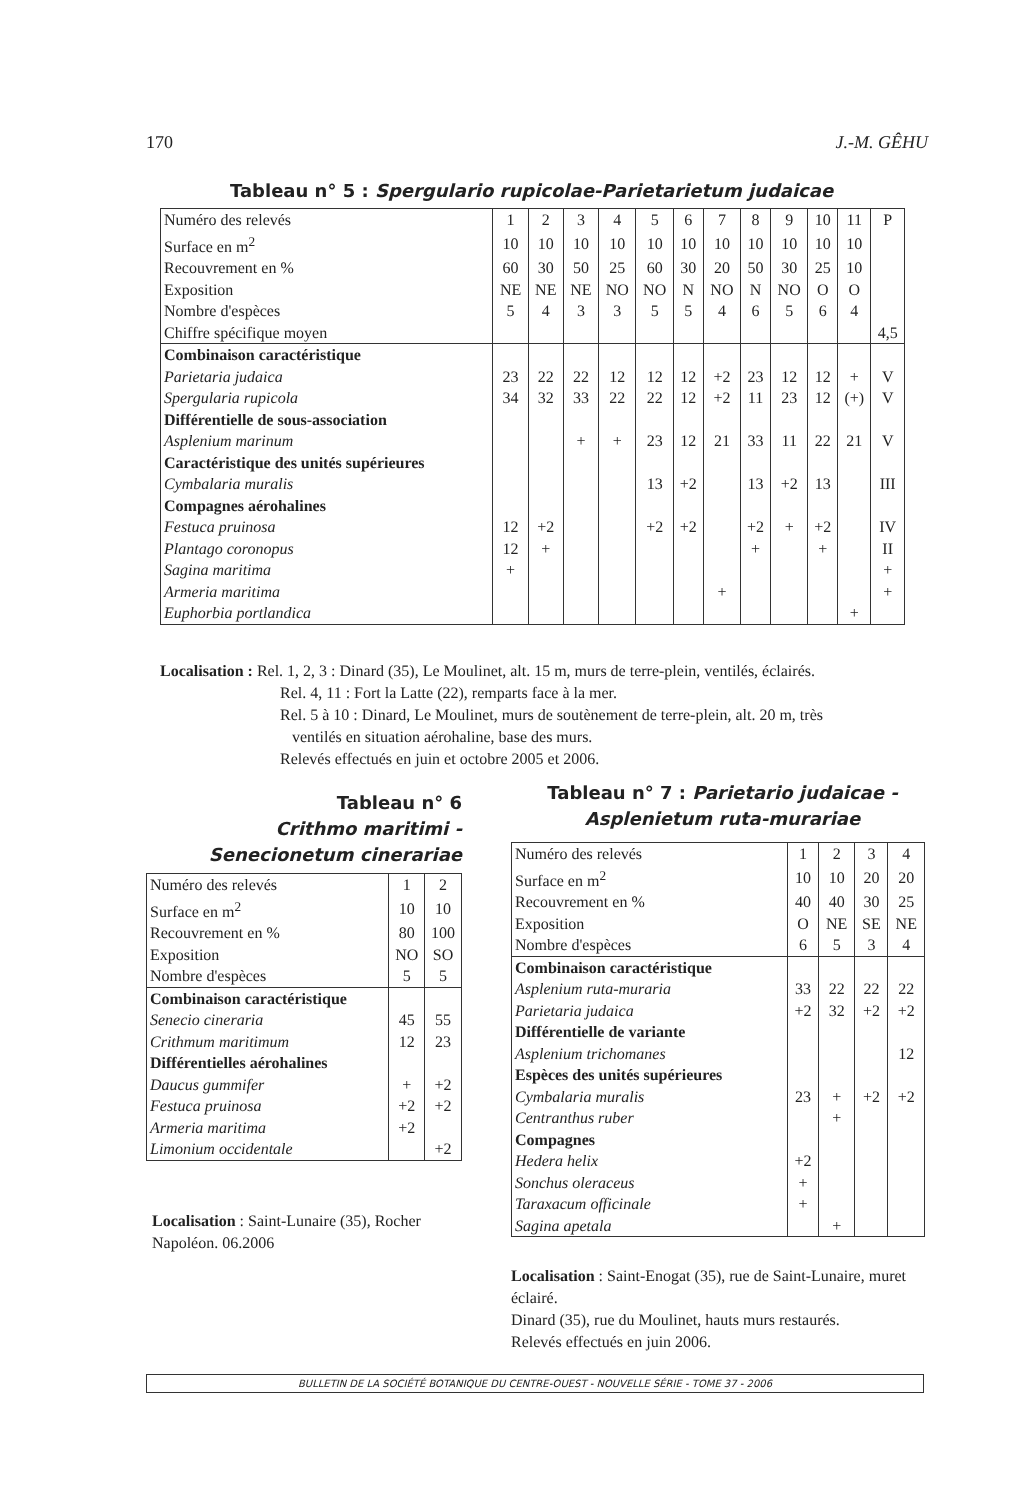170 J.-M. GÊHU
Tableau n° 5 : Spergulario rupicolae-Parietarietum judaicae
| Numéro des relevés | 1 | 2 | 3 | 4 | 5 | 6 | 7 | 8 | 9 | 10 | 11 | P |
| Surface en m<sup>2</sup> | 10 | 10 | 10 | 10 | 10 | 10 | 10 | 10 | 10 | 10 | 10 | |
| Recouvrement en % | 60 | 30 | 50 | 25 | 60 | 30 | 20 | 50 | 30 | 25 | 10 | |
| Exposition | NE | NE | NE | NO | NO | N | NO | N | NO | O | O | |
| Nombre d'espèces | 5 | 4 | 3 | 3 | 5 | 5 | 4 | 6 | 5 | 6 | 4 | |
| Chiffre spécifique moyen | | | | | | | | | | | | 4,5 |
| Combinaison caractéristique | | | | | | | | | | | | |
| Parietaria judaica | 23 | 22 | 22 | 12 | 12 | 12 | +2 | 23 | 12 | 12 | + | V |
| Spergularia rupicola | 34 | 32 | 33 | 22 | 22 | 12 | +2 | 11 | 23 | 12 | (+) | V |
| Différentielle de sous-association | | | | | | | | | | | | |
| Asplenium marinum | | | + | + | 23 | 12 | 21 | 33 | 11 | 22 | 21 | V |
| Caractéristique des unités supérieures | | | | | | | | | | | | |
| Cymbalaria muralis | | | | | 13 | +2 | | 13 | +2 | 13 | | III |
| Compagnes aérohalines | | | | | | | | | | | | |
| Festuca pruinosa | 12 | +2 | | | +2 | +2 | | +2 | + | +2 | | IV |
| Plantago coronopus | 12 | + | | | | | | + | | + | | II |
| Sagina maritima | + | | | | | | | | | | | + |
| Armeria maritima | | | | | | | + | | | | | + |
| Euphorbia portlandica | | | | | | | | | | | + | |
Localisation : Rel. 1, 2, 3 : Dinard (35), Le Moulinet, alt. 15 m, murs de terre-plein, ventilés, éclairés.
Rel. 4, 11 : Fort la Latte (22), remparts face à la mer.
Rel. 5 à 10 : Dinard, Le Moulinet, murs de soutènement de terre-plein, alt. 20 m, très
ventilés en situation aérohaline, base des murs.
Relevés effectués en juin et octobre 2005 et 2006.
Tableau n° 6
Crithmo maritimi -
Senecionetum cinerariae
| Numéro des relevés | 1 | 2 |
| Surface en m<sup>2</sup> | 10 | 10 |
| Recouvrement en % | 80 | 100 |
| Exposition | NO | SO |
| Nombre d'espèces | 5 | 5 |
| Combinaison caractéristique | | |
| Senecio cineraria | 45 | 55 |
| Crithmum maritimum | 12 | 23 |
| Différentielles aérohalines | | |
| Daucus gummifer | + | +2 |
| Festuca pruinosa | +2 | +2 |
| Armeria maritima | +2 | |
| Limonium occidentale | | +2 |
Localisation : Saint-Lunaire (35), Rocher Napoléon. 06.2006
Tableau n° 7 : Parietario judaicae - Asplenietum ruta-murariae
| Numéro des relevés | 1 | 2 | 3 | 4 |
| Surface en m<sup>2</sup> | 10 | 10 | 20 | 20 |
| Recouvrement en % | 40 | 40 | 30 | 25 |
| Exposition | O | NE | SE | NE |
| Nombre d'espèces | 6 | 5 | 3 | 4 |
| Combinaison caractéristique | | | | |
| Asplenium ruta-muraria | 33 | 22 | 22 | 22 |
| Parietaria judaica | +2 | 32 | +2 | +2 |
| Différentielle de variante | | | | |
| Asplenium trichomanes | | | | 12 |
| Espèces des unités supérieures | | | | |
| Cymbalaria muralis | 23 | + | +2 | +2 |
| Centranthus ruber | | + | | |
| Compagnes | | | | |
| Hedera helix | +2 | | | |
| Sonchus oleraceus | + | | | |
| Taraxacum officinale | + | | | |
| Sagina apetala | | + | | |
Localisation : Saint-Enogat (35), rue de Saint-Lunaire, muret éclairé.
Dinard (35), rue du Moulinet, hauts murs restaurés.
Relevés effectués en juin 2006.
BULLETIN DE LA SOCIÉTÉ BOTANIQUE DU CENTRE-OUEST - NOUVELLE SÉRIE - TOME 37 - 2006